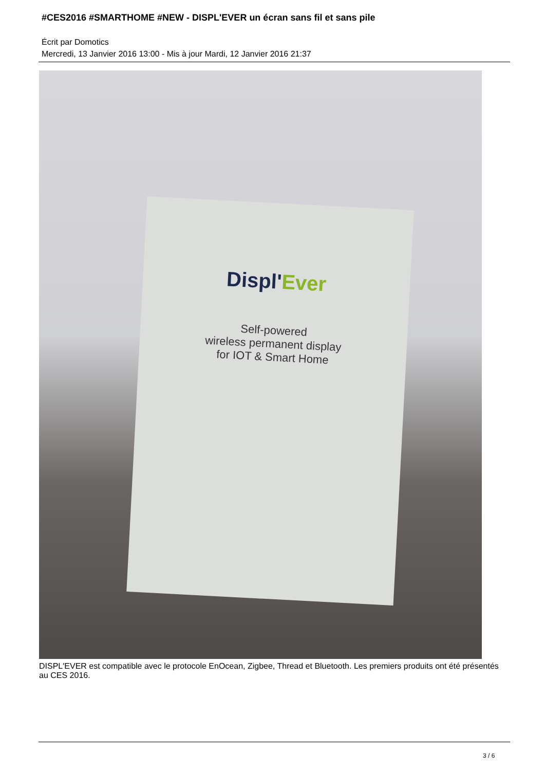#CES2016 #SMARTHOME #NEW - DISPL'EVER un écran sans fil et sans pile
Écrit par Domotics
Mercredi, 13 Janvier 2016 13:00 - Mis à jour Mardi, 12 Janvier 2016 21:37
Displ'Ever
Self-powered
wireless permanent display
for IOT & Smart Home
DISPL'EVER est compatible avec le protocole EnOcean, Zigbee, Thread et Bluetooth. Les premiers produits ont été présentés au CES 2016.
3 / 6